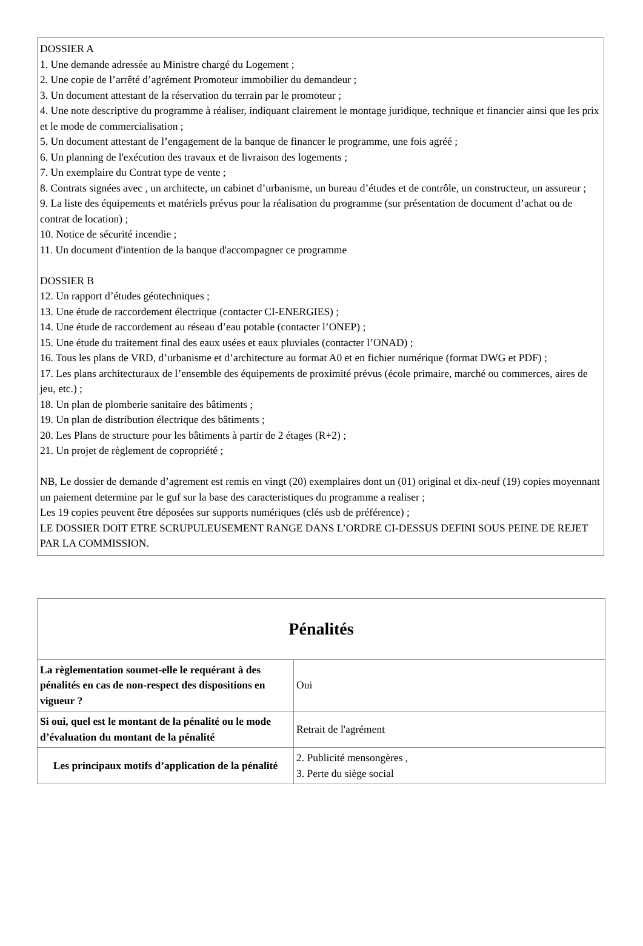DOSSIER A
1. Une demande adressée au Ministre chargé du Logement ;
2. Une copie de l’arrêté d’agrément Promoteur immobilier du demandeur ;
3. Un document attestant de la réservation du terrain par le promoteur ;
4. Une note descriptive du programme à réaliser, indiquant clairement le montage juridique, technique et financier ainsi que les prix et le mode de commercialisation ;
5. Un document attestant de l’engagement de la banque de financer le programme, une fois agréé ;
6. Un planning de l'exécution des travaux et de livraison des logements ;
7. Un exemplaire du Contrat type de vente ;
8. Contrats signées avec , un architecte, un cabinet d’urbanisme, un bureau d’études et de contrôle, un constructeur, un assureur ;
9. La liste des équipements et matériels prévus pour la réalisation du programme (sur présentation de document d’achat ou de contrat de location) ;
10. Notice de sécurité incendie ;
11. Un document d'intention de la banque d'accompagner ce programme
DOSSIER B
12. Un rapport d’études géotechniques ;
13. Une étude de raccordement électrique (contacter CI-ENERGIES) ;
14. Une étude de raccordement au réseau d’eau potable (contacter l’ONEP) ;
15. Une étude du traitement final des eaux usées et eaux pluviales (contacter l’ONAD) ;
16. Tous les plans de VRD, d’urbanisme et d’architecture au format A0 et en fichier numérique (format DWG et PDF) ;
17. Les plans architecturaux de l’ensemble des équipements de proximité prévus (école primaire, marché ou commerces, aires de jeu, etc.) ;
18. Un plan de plomberie sanitaire des bâtiments ;
19. Un plan de distribution électrique des bâtiments ;
20. Les Plans de structure pour les bâtiments à partir de 2 étages (R+2) ;
21. Un projet de règlement de copropriété ;
NB, Le dossier de demande d’agrement est remis en vingt (20) exemplaires dont un (01) original et dix-neuf (19) copies moyennant un paiement determine par le guf sur la base des caracteristiques du programme a realiser ;
Les 19 copies peuvent être déposées sur supports numériques (clés usb de préférence) ;
LE DOSSIER DOIT ETRE SCRUPULEUSEMENT RANGE DANS L’ORDRE CI-DESSUS DEFINI SOUS PEINE DE REJET PAR LA COMMISSION.
| Pénalités | |
| --- | --- |
| La règlementation soumet-elle le requérant à des pénalités en cas de non-respect des dispositions en vigueur ? | Oui |
| Si oui, quel est le montant de la pénalité ou le mode d’évaluation du montant de la pénalité | Retrait de l'agrément |
| Les principaux motifs d’application de la pénalité | 2. Publicité mensongères , 3. Perte du siège social |